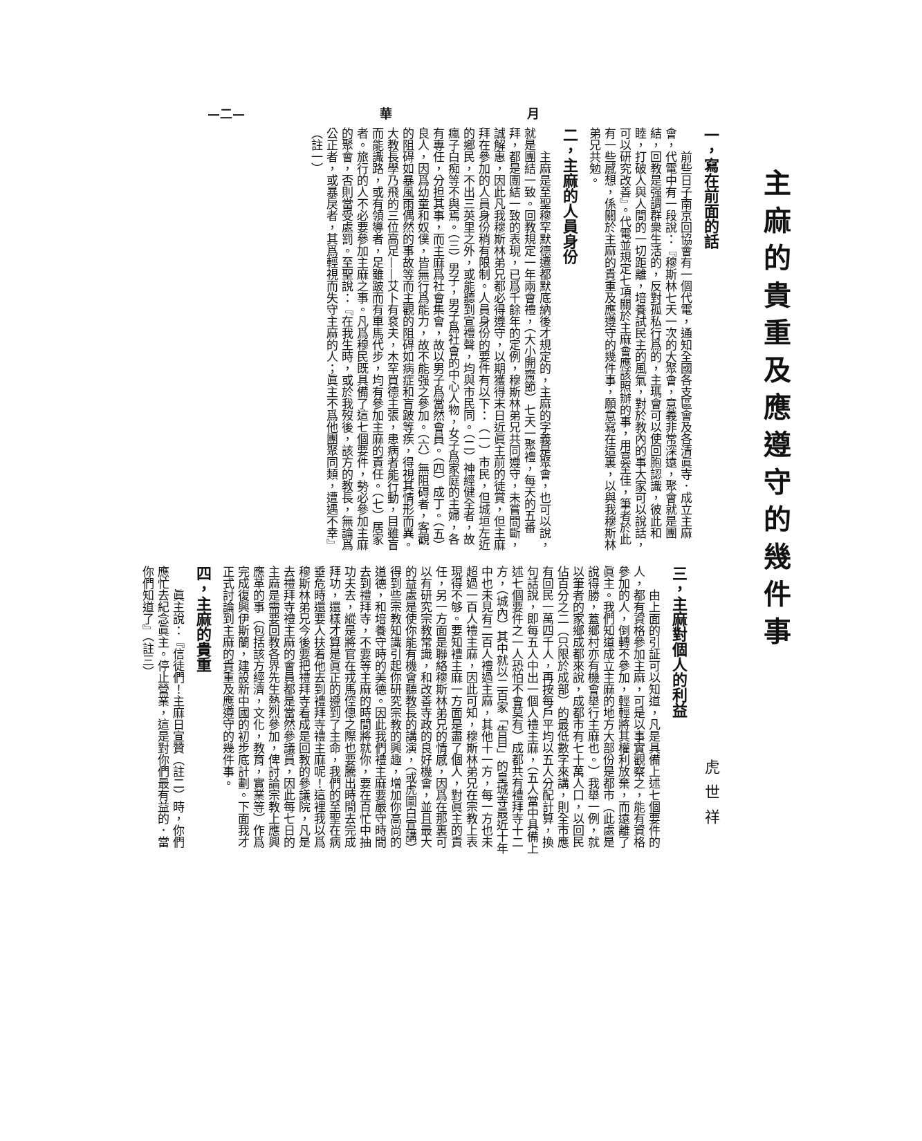月 華 —二—
主麻的貴重及應遵守的幾件事
一，寫在前面的話
前些日子南京回協會有一個代電，通知全國各支區會及各清眞寺．成立主麻會，代電中有一段說：『穆斯林七天一次的大聚會，意義非常深遠，聚會就是團結，回教是强調群衆生活的，反對孤私行爲的，主瑪會可以使回胞認識，彼此和睦，打破人與人間的一切距離，培養試民主的風氣，對於教內的事大家可以說話，可以研究改善』。代電並規定七項關於主麻會應該照辦的事，用意至佳，筆者於此有一些感想，係關於主麻的貴重及應遵守的幾件事，願意寫在這裏，以與我穆斯林弟兄共勉。
二，主麻的人員身份
主麻是至聖穆罕默德遷都默底納後才規定的，主麻的字義是聚會，也可以說，就是團結一致。回教規定一年兩會禮，（大小開齋節）七天一聚禮，每天的五番拜，都是團結一致的表現，已爲千餘年的定例，穆斯林弟兄共同遵守，未嘗間斷，誠解惠，因此凡我穆斯林弟兄都必得遵守，以期獲得末日近眞主前的徒賞，但主麻拜在參加的人員身份稍有限制。人員身份的要件有以下：（一）市民，但城垣左近的鄉民，不出三英里之外，或能聽到宣禮聲，均與市民同。（二）神經健全者，故瘋子白痴等不與焉。（三）男子，男子爲社會的中心人物，女子爲家庭的主婦，各有專任，分担其事，而主麻爲社會集會，故以男子爲當然會員。（四）成丁。（五）良人，因爲幼童和奴僕，皆無行爲能力，故不能强之參加。（六）無阻碍者，客觀的阻碍如暴風雨偶然的事故等而主觀的阻碍如病症和盲跛等疾，得視其情形而異。大教長學乃飛的三位高足——艾卜有袞夫，木罕買德主張，患病者能行動，目雖盲而能識路，或有領導者，足雖跛而有車馬代步，均有參加主麻的責任。（七）居家者。旅行的人不必要參加主麻之事。凡爲穆民既具備了這七個要件，勢必參加主麻的聚會，否則當受處罰。至聖說：『在我生時，或於我歿後，該方的教長，無論爲公正者，或暴戾者，其爲輕視而失守主麻的人；眞主不爲他團聚同類，遭遇不幸』（註一）
虎世祥
三，主麻對個人的利益
由上面的引証可以知道，凡是具備上述七個要件的人，都有資格參加主麻，可是以事實觀察之，能有資格參加的人，倒轉不參加，輕輕將其權利放棄，而遠離了眞主。我們知道成立主麻的地方大部份是都市（此處是說得勝，蓋鄉村亦有機會舉行主麻也。）我舉一例，就以筆者的家鄉成都來說，成都市有七十萬人口，以回民佔百分之二（只限於成部）的最低數字來講，則全市應有回民一萬四千人，再按每戶平均以五人分配計算，換句話說，即每五人中出一個人禮主麻，（五人當中具備上述七個要件之一人恐怕不會莫有）成都共有禮拜寺十二方，（城內）其中就以二百家「告目」的皇城寺最近十年中也未見有二百人禮過主麻，其他十一方，每一方也未超過一百人禮主麻，因此可知，穆斯林弟兄在宗教上表現得不够。要知禮主麻一方面是盡了個人，對眞主的責任，另一方面是聯絡穆斯林弟兄的情感，因爲在那裏可以有研究宗教常識，和改善寺政的良好機會，並且最大的益處是使你能有機會聽教長的講演，（或虎圖白宣講）得到些宗教知識引起你研究宗教的興趣，增加你高尚的道德，和培養守時的美德。因此我們禮主麻要嚴守時間去到禮拜寺，不要等主麻的時間將就你，要在百忙中抽功夫去，縱是將官在戎馬倥傯之際也要騰出時間去完成拜功，還樣才算是眞正的遵到了主命，我們的至聖在病垂危時還要人扶着他去到禮拜寺禮主麻呢！這裡我以爲穆斯林弟兄今後要把禮拜寺看成是回教的參議院，凡是去禮拜寺禮主麻的會員都是當然參議員，因此每七日的主麻是需要回教各界先生熱烈參加，俾討論宗教上應興應革的事（包括該方經濟，文化，教育，實業等）作爲完成復興伊斯蘭，建設新中國的初步底計劃。下面我才正式討論到主麻的貴重及應遵守的幾件事。
四，主麻的貴重
眞主說：『信徒們！主麻日宣贊（註二）時，你們應忙去紀念眞主。停止營業，這是對你們最有益的．當你們知道了』（註三）